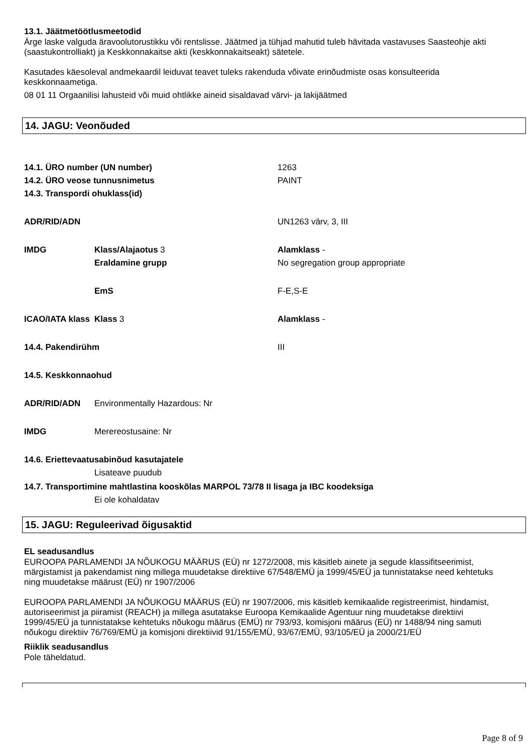13.1. Jäätmetöötlusmeetodid
Ärge laske valguda äravoolutorustikku või rentslisse. Jäätmed ja tühjad mahutid tuleb hävitada vastavuses Saasteohje akti (saastukontrolliakt) ja Keskkonnakaitse akti (keskkonnakaitseakt) sätetele.
Kasutades käesoleval andmekaardil leiduvat teavet tuleks rakenduda võivate erinõudmiste osas konsulteerida keskkonnaametiga.
08 01 11 Orgaanilisi lahusteid või muid ohtlikke aineid sisaldavad värvi- ja lakijäätmed
14. JAGU: Veonõuded
| 14.1. ÜRO number (UN number) | | 1263 |
| 14.2. ÜRO veose tunnusnimetus | | PAINT |
| 14.3. Transpordi ohuklass(id) | | |
| ADR/RID/ADN | | UN1263 värv, 3, III |
| IMDG | Klass/Alajaotus 3 | Alamklass - |
| | Eraldamine grupp | No segregation group appropriate |
| | EmS | F-E,S-E |
| ICAO/IATA klass | Klass 3 | Alamklass - |
| 14.4. Pakendirühm | | III |
| 14.5. Keskkonnaohud | | |
| ADR/RID/ADN | Environmentally Hazardous: Nr | |
| IMDG | Merereostusaine: Nr | |
| 14.6. Eriettevaatusabinõud kasutajatele | | |
| | Lisateave puudub | |
| 14.7. Transportimine mahtlastina kooskõlas MARPOL 73/78 II lisaga ja IBC koodeksiga | | |
| | Ei ole kohaldatav | |
15. JAGU: Reguleerivad õigusaktid
EL seadusandlus
EUROOPA PARLAMENDI JA NÕUKOGU MÄÄRUS (EÜ) nr 1272/2008, mis käsitleb ainete ja segude klassifitseerimist, märgistamist ja pakendamist ning millega muudetakse direktiive 67/548/EMÜ ja 1999/45/EÜ ja tunnistatakse need kehtetuks ning muudetakse määrust (EÜ) nr 1907/2006
EUROOPA PARLAMENDI JA NÕUKOGU MÄÄRUS (EÜ) nr 1907/2006, mis käsitleb kemikaalide registreerimist, hindamist, autoriseerimist ja piiramist (REACH) ja millega asutatakse Euroopa Kemikaalide Agentuur ning muudetakse direktiivi 1999/45/EÜ ja tunnistatakse kehtetuks nõukogu määrus (EMÜ) nr 793/93, komisjoni määrus (EÜ) nr 1488/94 ning samuti nõukogu direktiiv 76/769/EMÜ ja komisjoni direktiivid 91/155/EMÜ, 93/67/EMÜ, 93/105/EÜ ja 2000/21/EÜ
Riiklik seadusandlus
Pole täheldatud.
Page 8 of 9